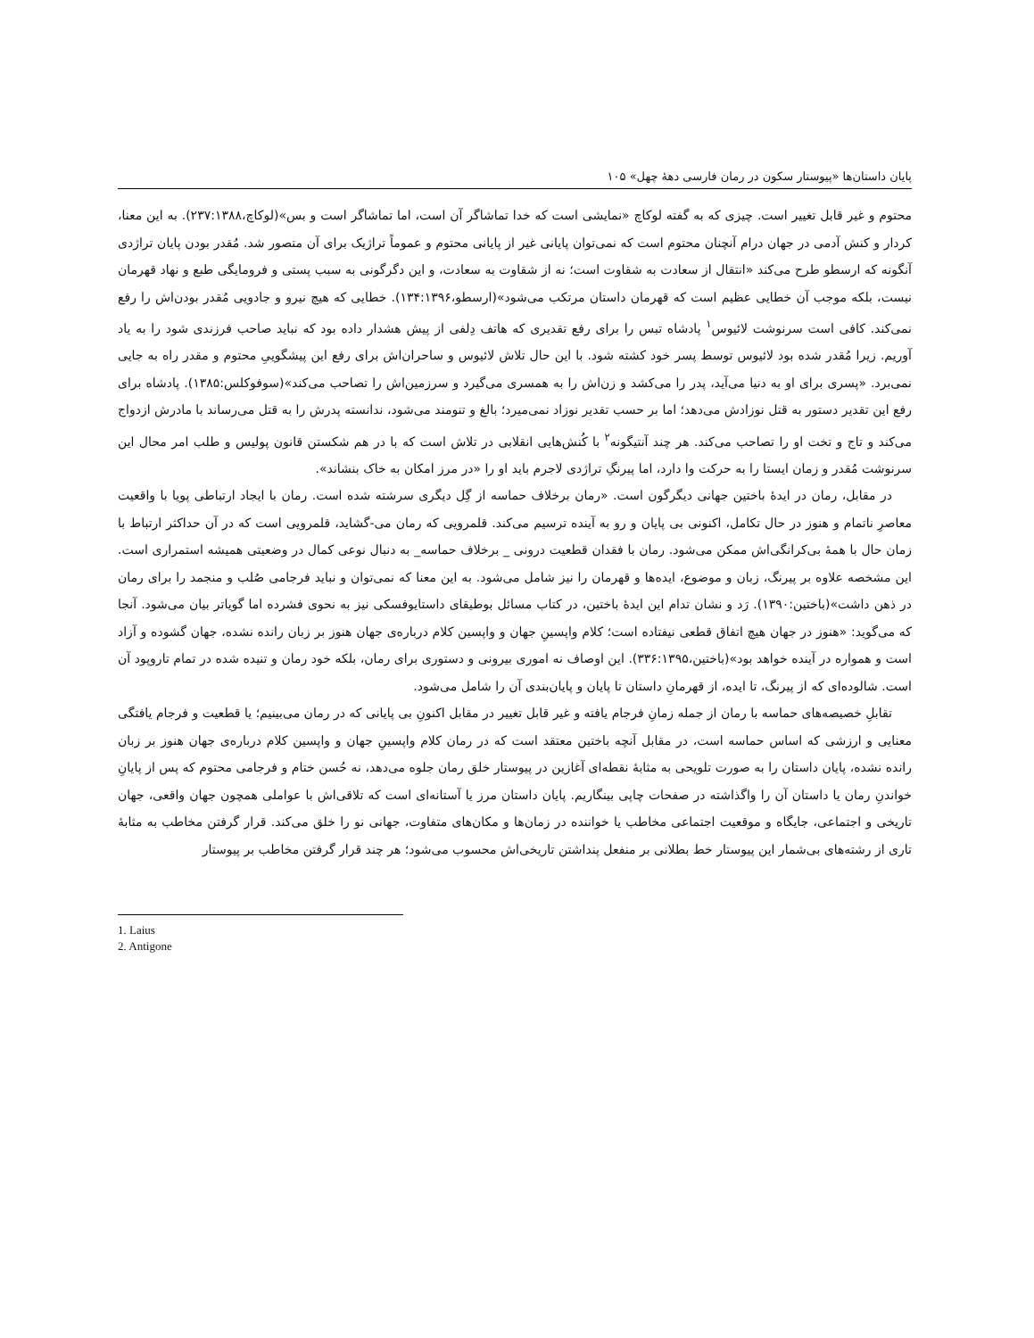پایان داستان‌ها «پیوستار سکون در رمان فارسی دههٔ چهل» ۱۰۵
محتوم و غیر قابل تغییر است. چیزی که به گفته لوکاچ «نمایشی است که خدا تماشاگر آن است، اما تماشاگر است و بس»(لوکاچ،۲۳۷:۱۳۸۸). به این معنا، کردار و کنش آدمی در جهان درام آنچنان محتوم است که نمی‌توان پایانی غیر از پایانی محتوم و عموماً تراژیک برای آن متصور شد. مُقدر بودن پایان تراژدی آنگونه که ارسطو طرح می‌کند «انتقال از سعادت به شقاوت است؛ نه از شقاوت به سعادت، و این دگرگونی به سبب پستی و فرومایگی طبع و نهاد قهرمان نیست، بلکه موجب آن خطایی عظیم است که قهرمان داستان مرتکب می‌شود»(ارسطو،۱۳۴:۱۳۹۶). خطایی که هیچ نیرو و جادویی مُقدر بودن‌اش را رفع نمی‌کند. کافی است سرنوشت لائیوس<sup>۱</sup> پادشاه تبس را برای رفع تقدیری که هاتف دِلفی از پیش هشدار داده بود که نباید صاحب فرزندی شود را به یاد آوریم. زیرا مُقدر شده بود لائیوس توسط پسر خود کشته شود. با این حال تلاش لائیوس و ساحران‌اش برای رفع این پیشگوییِ محتوم و مقدر راه به جایی نمی‌برد. «پسری برای او به دنیا می‌آید، پدر را می‌کشد و زن‌اش را به همسری می‌گیرد و سرزمین‌اش را تصاحب می‌کند»(سوفوکلس:۱۳۸۵). پادشاه برای رفع این تقدیر دستور به قتل نوزادش می‌دهد؛ اما بر حسب تقدیر نوزاد نمی‌میرد؛ بالغ و تنومند می‌شود، ندانسته پدرش را به قتل می‌رساند با مادرش ازدواج می‌کند و تاج و تخت او را تصاحب می‌کند. هر چند آنتیگونه<sup>۲</sup> با کُنش‌هایی انقلابی در تلاش است که با در هم شکستن قانون پولیس و طلب امر محال این سرنوشت مُقدر و زمان ایستا را به حرکت وا دارد، اما پیرنگِ تراژدی لاجرم باید او را «در مرز امکان به خاک بنشاند».
در مقابل، رمان در ایدهٔ باختین جهانی دیگرگون است. «رمان برخلاف حماسه از گِل دیگری سرشته شده است. رمان با ایجاد ارتباطی پویا با واقعیت معاصرِ ناتمام و هنوز در حال تکامل، اکنونی بی پایان و رو به آینده ترسیم می‌کند. قلمرویی که رمان می-گشاید، قلمرویی است که در آن حداکثر ارتباط با زمان حال با همهٔ بی‌کرانگی‌اش ممکن می‌شود. رمان با فقدان قطعیت درونی _ برخلاف حماسه_ به دنبال نوعی کمال در وضعیتی همیشه استمراری است. این مشخصه علاوه بر پیرنگ، زبان و موضوع، ایده‌ها و قهرمان را نیز شامل می‌شود. به این معنا که نمی‌توان و نباید فرجامی صُلب و منجمد را برای رمان در ذهن داشت»(باختین:۱۳۹۰). رَد و نشان تدام این ایدهٔ باختین، در کتاب مسائل بوطیقای داستایوفسکی نیز به نحوی فشرده اما گویاتر بیان می‌شود. آنجا که می‌گوید: «هنوز در جهان هیچ اتفاق قطعی نیفتاده است؛ کلام واپسینِ جهان و واپسین کلام درباره‌ی جهان هنوز بر زبان رانده نشده، جهان گشوده و آزاد است و همواره در آینده خواهد بود»(باختین،۳۳۶:۱۳۹۵). این اوصاف نه اموری بیرونی و دستوری برای رمان، بلکه خود رمان و تنیده شده در تمام تاروپود آن است. شالوده‌ای که از پیرنگ، تا ایده، از قهرمانِ داستان تا پایان و پایان‌بندی آن را شامل می‌شود.
تقابلِ خصیصه‌های حماسه با رمان از جمله زمانِ فرجام یافته و غیر قابل تغییر در مقابل اکنونِ بی پایانی که در رمان می‌بینیم؛ یا قطعیت و فرجام یافتگی معنایی و ارزشی که اساس حماسه است، در مقابل آنچه باختین معتقد است که در رمان کلام واپسینِ جهان و واپسین کلام درباره‌ی جهان هنوز بر زبان رانده نشده، پایان داستان را به صورت تلویحی به مثابهٔ نقطه‌ای آغازین در پیوستار خلق رمان جلوه می‌دهد، نه حُسن ختام و فرجامی محتوم که پس از پایانِ خواندنِ رمان یا داستان آن را واگذاشته در صفحات چاپی بینگاریم. پایان داستان مرز یا آستانه‌ای است که تلاقی‌اش با عواملی همچون جهان واقعی، جهان تاریخی و اجتماعی، جایگاه و موقعیت اجتماعی مخاطب یا خواننده در زمان‌ها و مکان‌های متفاوت، جهانی نو را خلق می‌کند. قرار گرفتن مخاطب به مثابهٔ تاری از رشته‌های بی‌شمار این پیوستار خط بطلانی بر منفعل پنداشتن تاریخی‌اش محسوب می‌شود؛ هر چند قرار گرفتن مخاطب بر پیوستار
1. Laius
2. Antigone